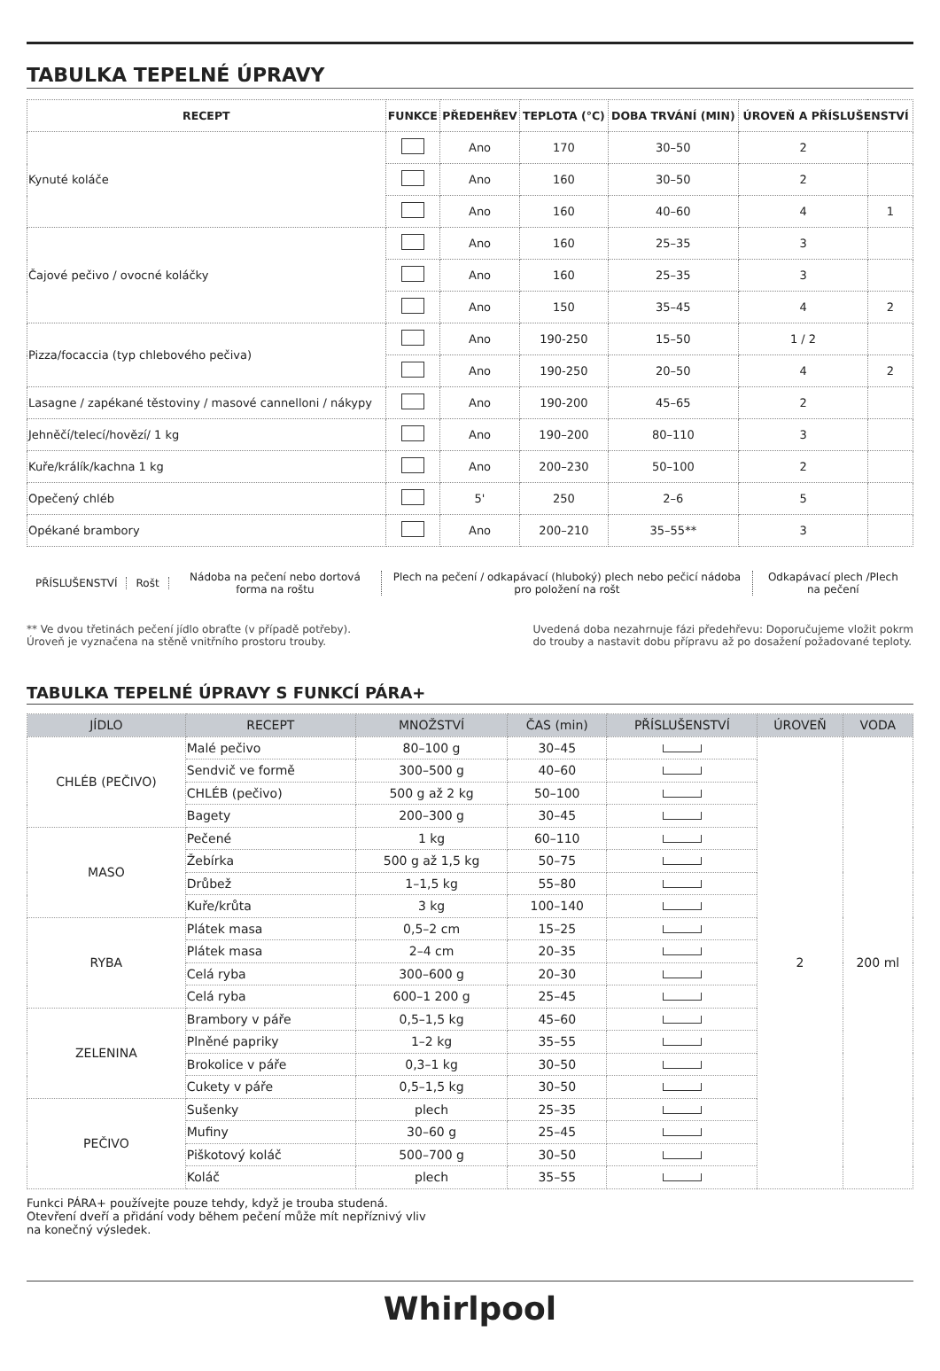TABULKA TEPELNÉ ÚPRAVY
| RECEPT | FUNKCE | PŘEDEHŘEV | TEPLOTA (°C) | DOBA TRVÁNÍ (MIN) | ÚROVEŇ A PŘÍSLUŠENSTVÍ | |
| --- | --- | --- | --- | --- | --- | --- |
| Kynuté koláče | | Ano | 170 | 30–50 | 2 | |
| | | Ano | 160 | 30–50 | 2 | |
| | | Ano | 160 | 40–60 | 4 | 1 |
| Čajové pečivo / ovocné koláčky | | Ano | 160 | 25–35 | 3 | |
| | | Ano | 160 | 25–35 | 3 | |
| | | Ano | 150 | 35–45 | 4 | 2 |
| Pizza/focaccia (typ chlebového pečiva) | | Ano | 190-250 | 15–50 | 1 / 2 | |
| | | Ano | 190-250 | 20–50 | 4 | 2 |
| Lasagne / zapékané těstoviny / masové cannelloni / nákypy | | Ano | 190-200 | 45–65 | 2 | |
| Jehněčí/telecí/hovězí/ 1 kg | | Ano | 190–200 | 80–110 | 3 | |
| Kuře/králík/kachna 1 kg | | Ano | 200–230 | 50–100 | 2 | |
| Opečený chléb | | 5' | 250 | 2–6 | 5 | |
| Opékané brambory | | Ano | 200–210 | 35–55** | 3 | |
PŘÍSLUŠENSTVÍ Rošt
Nádoba na pečení nebo dortová forma na roštu
Plech na pečení / odkapávací (hluboký) plech nebo pečicí nádoba pro položení na rošt
Odkapávací plech /Plech na pečení
** Ve dvou třetinách pečení jídlo obraťte (v případě potřeby).
Úroveň je vyznačena na stěně vnitřního prostoru trouby.
Uvedená doba nezahrnuje fázi předehřevu: Doporučujeme vložit pokrm
do trouby a nastavit dobu přípravu až po dosažení požadované teploty.
TABULKA TEPELNÉ ÚPRAVY S FUNKCÍ PÁRA+
| JÍDLO | RECEPT | MNOŽSTVÍ | ČAS (min) | PŘÍSLUŠENSTVÍ | ÚROVEŇ | VODA |
| --- | --- | --- | --- | --- | --- | --- |
| CHLÉB (PEČIVO) | Malé pečivo | 80–100 g | 30–45 | | 2 | 200 ml |
| | Sendvič ve formě | 300–500 g | 40–60 | | | |
| | CHLÉB (pečivo) | 500 g až 2 kg | 50–100 | | | |
| | Bagety | 200–300 g | 30–45 | | | |
| MASO | Pečené | 1 kg | 60–110 | | | |
| | Žebírka | 500 g až 1,5 kg | 50–75 | | | |
| | Drůbež | 1–1,5 kg | 55–80 | | | |
| | Kuře/krůta | 3 kg | 100–140 | | | |
| RYBA | Plátek masa | 0,5–2 cm | 15–25 | | | |
| | Plátek masa | 2–4 cm | 20–35 | | | |
| | Celá ryba | 300–600 g | 20–30 | | | |
| | Celá ryba | 600–1 200 g | 25–45 | | | |
| ZELENINA | Brambory v páře | 0,5–1,5 kg | 45–60 | | | |
| | Plněné papriky | 1–2 kg | 35–55 | | | |
| | Brokolice v páře | 0,3–1 kg | 30–50 | | | |
| | Cukety v páře | 0,5–1,5 kg | 30–50 | | | |
| PEČIVO | Sušenky | plech | 25–35 | | | |
| | Mufiny | 30–60 g | 25–45 | | | |
| | Piškotový koláč | 500–700 g | 30–50 | | | |
| | Koláč | plech | 35–55 | | | |
Funkci PÁRA+ používejte pouze tehdy, když je trouba studená.
Otevření dveří a přidání vody během pečení může mít nepříznivý vliv
na konečný výsledek.
Whirlpool